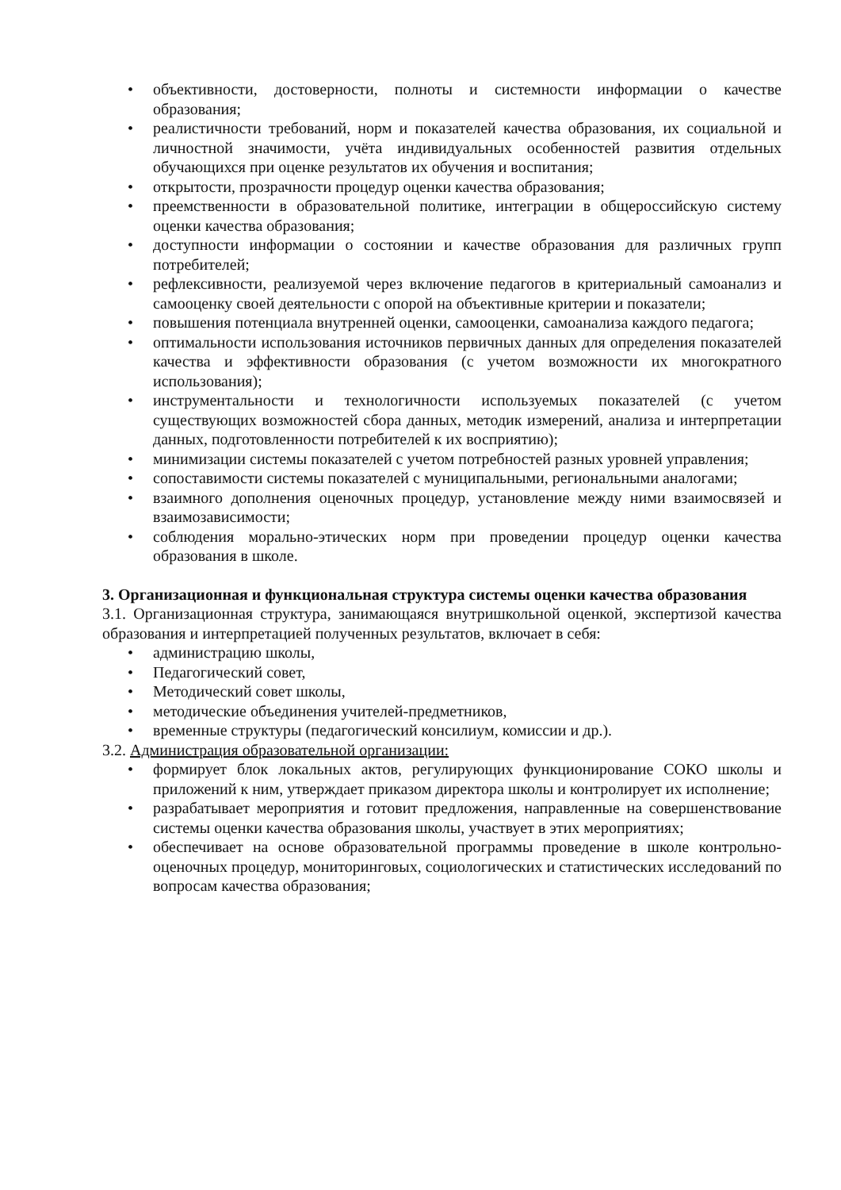• объективности, достоверности, полноты и системности информации о качестве образования;
• реалистичности требований, норм и показателей качества образования, их социальной и личностной значимости, учёта индивидуальных особенностей развития отдельных обучающихся при оценке результатов их обучения и воспитания;
• открытости, прозрачности процедур оценки качества образования;
• преемственности в образовательной политике, интеграции в общероссийскую систему оценки качества образования;
• доступности информации о состоянии и качестве образования для различных групп потребителей;
• рефлексивности, реализуемой через включение педагогов в критериальный самоанализ и самооценку своей деятельности с опорой на объективные критерии и показатели;
• повышения потенциала внутренней оценки, самооценки, самоанализа каждого педагога;
• оптимальности использования источников первичных данных для определения показателей качества и эффективности образования (с учетом возможности их многократного использования);
• инструментальности и технологичности используемых показателей (с учетом существующих возможностей сбора данных, методик измерений, анализа и интерпретации данных, подготовленности потребителей к их восприятию);
• минимизации системы показателей с учетом потребностей разных уровней управления;
• сопоставимости системы показателей с муниципальными, региональными аналогами;
• взаимного дополнения оценочных процедур, установление между ними взаимосвязей и взаимозависимости;
• соблюдения морально-этических норм при проведении процедур оценки качества образования в школе.
3. Организационная и функциональная структура системы оценки качества образования
3.1. Организационная структура, занимающаяся внутришкольной оценкой, экспертизой качества образования и интерпретацией полученных результатов, включает в себя:
• администрацию школы,
• Педагогический совет,
• Методический совет школы,
• методические объединения учителей-предметников,
• временные структуры (педагогический консилиум, комиссии и др.).
3.2. Администрация образовательной организации:
• формирует блок локальных актов, регулирующих функционирование СОКО школы и приложений к ним, утверждает приказом директора школы и контролирует их исполнение;
• разрабатывает мероприятия и готовит предложения, направленные на совершенствование системы оценки качества образования школы, участвует в этих мероприятиях;
• обеспечивает на основе образовательной программы проведение в школе контрольно-оценочных процедур, мониторинговых, социологических и статистических исследований по вопросам качества образования;